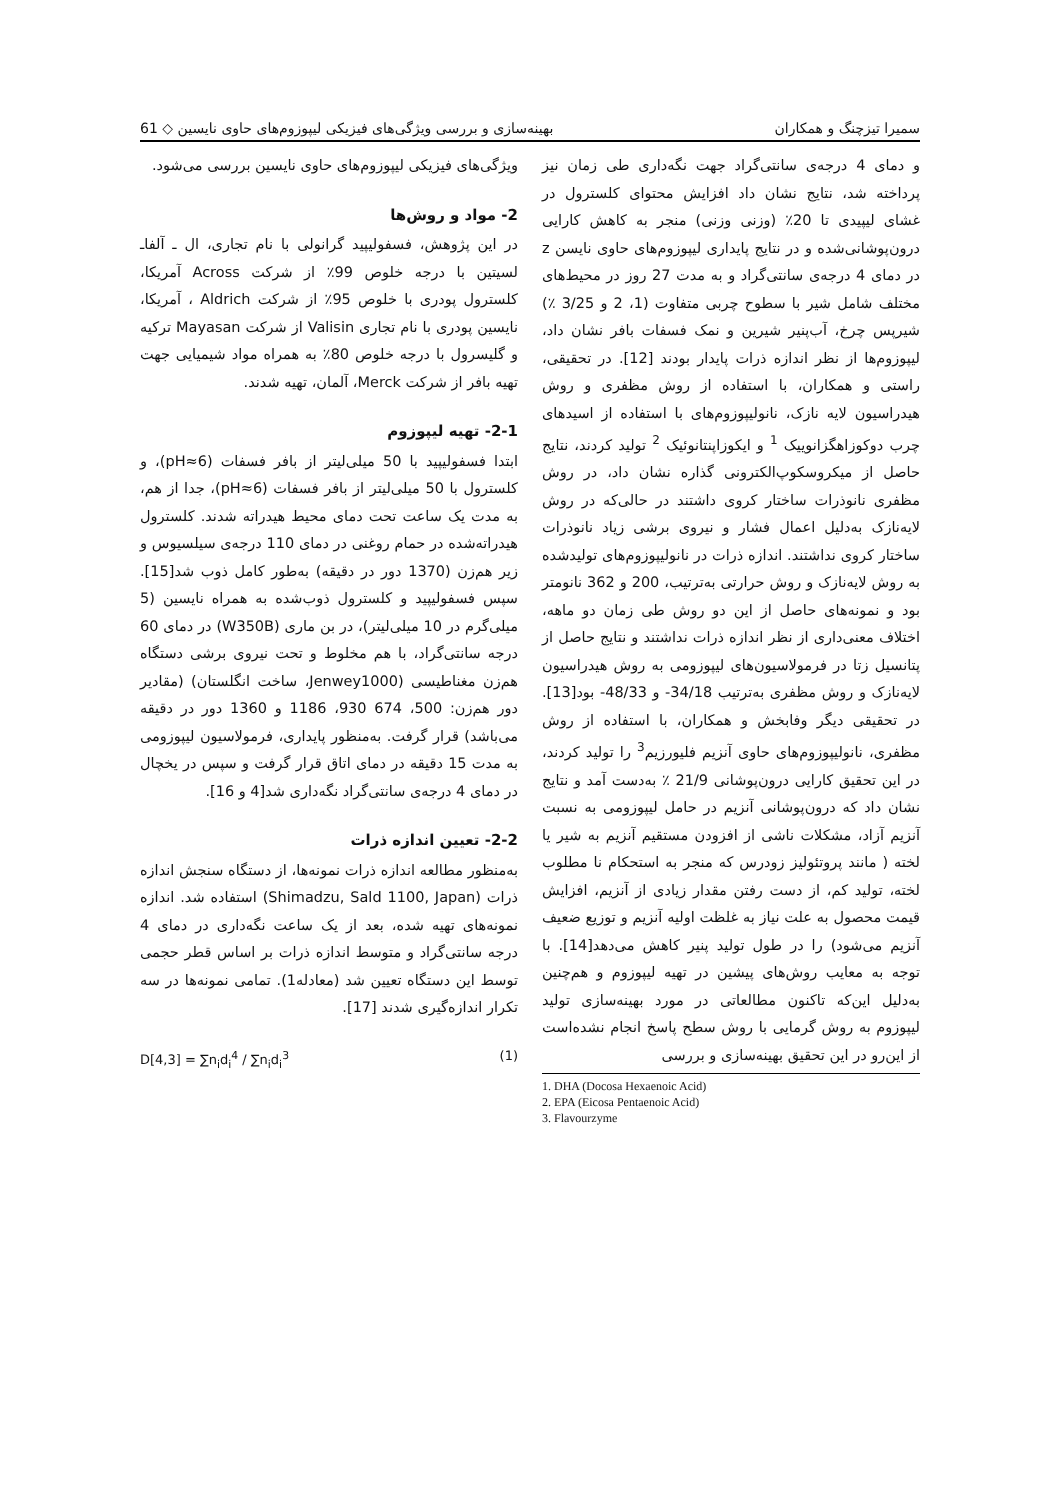سمیرا تیزچنگ و همکاران بهینه‌سازی و بررسی ویژگی‌های فیزیکی لیپوزوم‌های حاوی نایسین ◇ 61
و دمای 4 درجه‌ی سانتی‌گراد جهت نگه‌داری طی زمان نیز پرداخته شد، نتایج نشان داد افزایش محتوای کلسترول در غشای لیپیدی تا 20٪ (وزنی وزنی) منجر به کاهش کارایی درون‌پوشانی‌شده و در نتایج پایداری لیپوزوم‌های حاوی نایسن z در دمای 4 درجه‌ی سانتی‌گراد و به مدت 27 روز در محیط‌های مختلف شامل شیر با سطوح چربی متفاوت (1، 2 و 3/25 ٪) شیرپس چرخ، آب‌پنیر شیرین و نمک فسفات بافر نشان داد، لیپوزوم‌ها از نظر اندازه ذرات پایدار بودند [12]. در تحقیقی، راستی و همکاران، با استفاده از روش مظفری و روش هیدراسیون لایه نازک، نانولیپوزوم‌های با استفاده از اسیدهای چرب دوکوزاهگزانوییک <sup>1</sup> و ایکوزاپنتانوئیک <sup>2</sup> تولید کردند، نتایج حاصل از میکروسکوپ‌الکترونی گذاره نشان داد، در روش مظفری نانوذرات ساختار کروی داشتند در حالی‌که در روش لایه‌نازک به‌دلیل اعمال فشار و نیروی برشی زیاد نانوذرات ساختار کروی نداشتند. اندازه ذرات در نانولیپوزوم‌های تولیدشده به روش لایه‌نازک و روش حرارتی به‌ترتیب، 200 و 362 نانومتر بود و نمونه‌های حاصل از این دو روش طی زمان دو ماهه، اختلاف معنی‌داری از نظر اندازه ذرات نداشتند و نتایج حاصل از پتانسیل زتا در فرمولاسیون‌های لیپوزومی به روش هیدراسیون لایه‌نازک و روش مظفری به‌ترتیب 34/18- و 48/33- بود[13]. در تحقیقی دیگر وفابخش و همکاران، با استفاده از روش مظفری، نانولیپوزوم‌های حاوی آنزیم فلیورزیم<sup>3</sup> را تولید کردند، در این تحقیق کارایی درون‌پوشانی 21/9 ٪ به‌دست آمد و نتایج نشان داد که درون‌پوشانی آنزیم در حامل لیپوزومی به نسبت آنزیم آزاد، مشکلات ناشی از افزودن مستقیم آنزیم به شیر یا لخته ( مانند پروتئولیز زودرس که منجر به استحکام نا مطلوب لخته، تولید کم، از دست رفتن مقدار زیادی از آنزیم، افزایش قیمت محصول به علت نیاز به غلظت اولیه آنزیم و توزیع ضعیف آنزیم می‌شود) را در طول تولید پنیر کاهش می‌دهد[14]. با توجه به معایب روش‌های پیشین در تهیه لیپوزوم و هم‌چنین به‌دلیل این‌که تاکنون مطالعاتی در مورد بهینه‌سازی تولید لیپوزوم به روش گرمایی با روش سطح پاسخ انجام نشده‌است از این‌رو در این تحقیق بهینه‌سازی و بررسی
1. DHA (Docosa Hexaenoic Acid)
2. EPA (Eicosa Pentaenoic Acid)
3. Flavourzyme
ویژگی‌های فیزیکی لیپوزوم‌های حاوی نایسین بررسی می‌شود.
2- مواد و روش‌ها
در این پژوهش، فسفولیپید گرانولی با نام تجاری، ال ـ آلفاـ لسیتین با درجه خلوص 99٪ از شرکت Across آمریکا، کلسترول پودری با خلوص 95٪ از شرکت Aldrich ، آمریکا، نایسین پودری با نام تجاری Valisin از شرکت Mayasan ترکیه و گلیسرول با درجه خلوص 80٪ به همراه مواد شیمیایی جهت تهیه بافر از شرکت Merck، آلمان، تهیه شدند.
2-1- تهیه لیپوزوم
ابتدا فسفولیپید با 50 میلی‌لیتر از بافر فسفات (pH≈6)، و کلسترول با 50 میلی‌لیتر از بافر فسفات (pH≈6)، جدا از هم، به مدت یک ساعت تحت دمای محیط هیدراته شدند. کلسترول هیدراته‌شده در حمام روغنی در دمای 110 درجه‌ی سیلسیوس و زیر هم‌زن (1370 دور در دقیقه) به‌طور کامل ذوب شد[15]. سپس فسفولیپید و کلسترول ذوب‌شده به همراه نایسین (5 میلی‌گرم در 10 میلی‌لیتر)، در بن ماری (W350B) در دمای 60 درجه سانتی‌گراد، با هم مخلوط و تحت نیروی برشی دستگاه هم‌زن مغناطیسی (Jenwey1000، ساخت انگلستان) (مقادیر دور هم‌زن: 500، 674 930، 1186 و 1360 دور در دقیقه می‌باشد) قرار گرفت. به‌منظور پایداری، فرمولاسیون لیپوزومی به مدت 15 دقیقه در دمای اتاق قرار گرفت و سپس در یخچال در دمای 4 درجه‌ی سانتی‌گراد نگه‌داری شد[4 و 16].
2-2- تعیین اندازه ذرات
به‌منظور مطالعه اندازه ذرات نمونه‌ها، از دستگاه سنجش اندازه ذرات (Shimadzu, Sald 1100, Japan) استفاده شد. اندازه نمونه‌های تهیه شده، بعد از یک ساعت نگه‌داری در دمای 4 درجه سانتی‌گراد و متوسط اندازه ذرات بر اساس قطر حجمی توسط این دستگاه تعیین شد (معادله1). تمامی نمونه‌ها در سه تکرار اندازه‌گیری شدند [17].
D[4,3] = ∑n<sub>i</sub>d<sub>i</sub><sup>4</sup> / ∑n<sub>i</sub>d<sub>i</sub><sup>3</sup> (1)